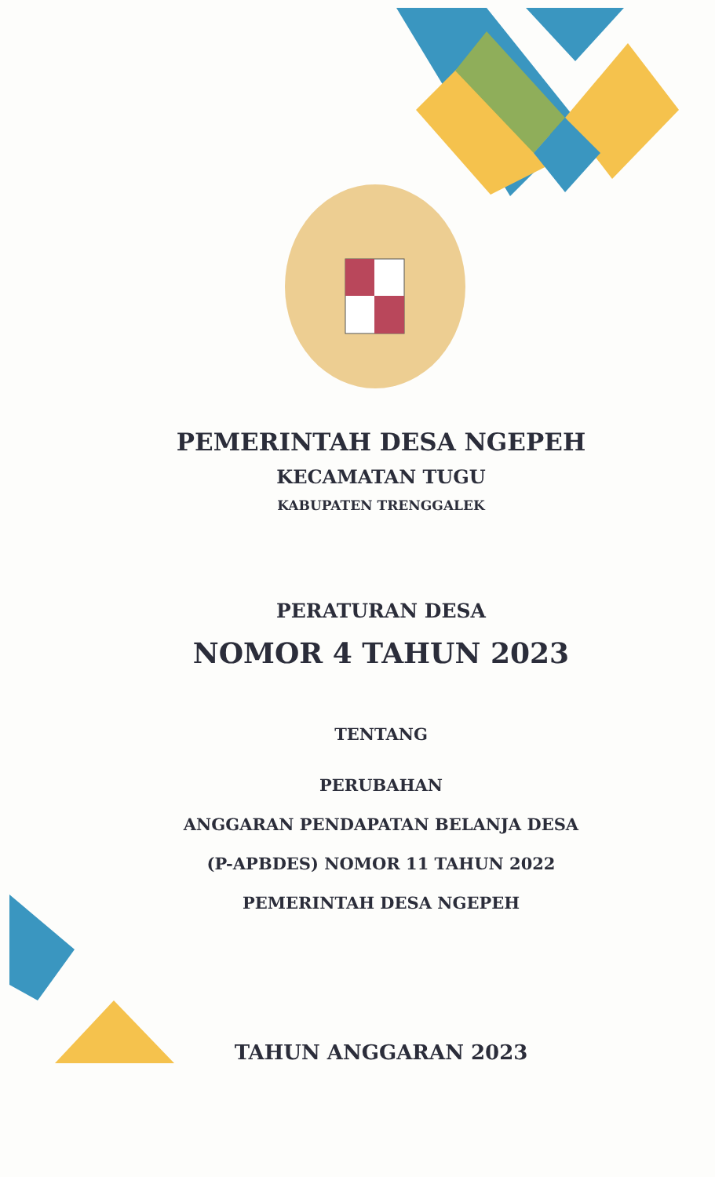PEMERINTAH DESA NGEPEH
KECAMATAN TUGU
KABUPATEN TRENGGALEK
PERATURAN DESA
NOMOR 4 TAHUN 2023
TENTANG
PERUBAHAN
ANGGARAN PENDAPATAN BELANJA DESA
(P-APBDES) NOMOR 11 TAHUN 2022
PEMERINTAH DESA NGEPEH
TAHUN ANGGARAN 2023